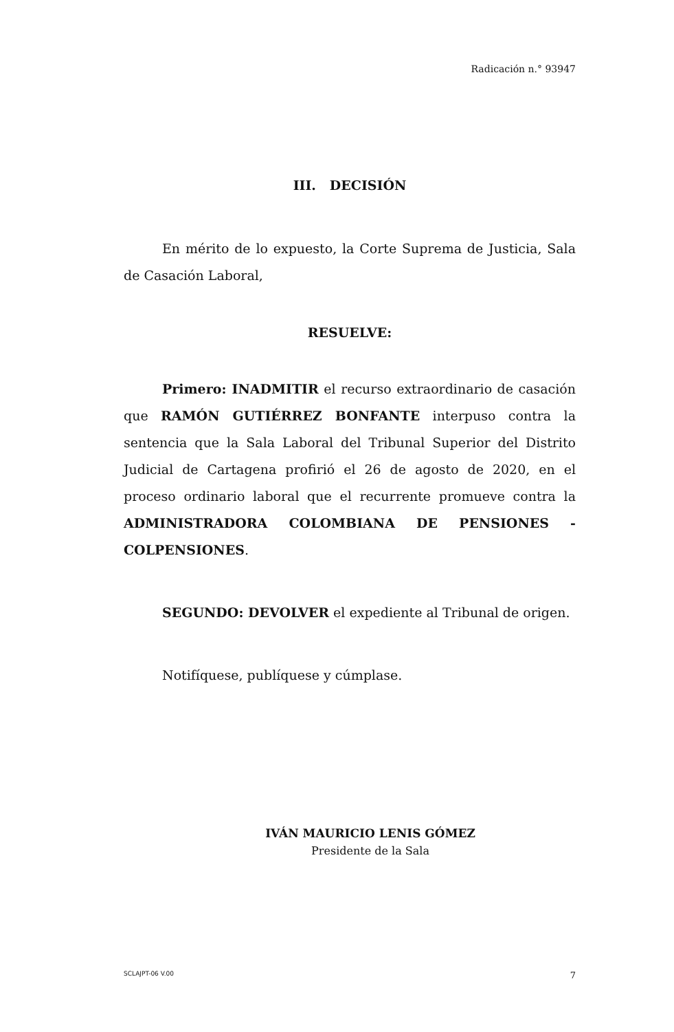Radicación n.° 93947
III. DECISIÓN
En mérito de lo expuesto, la Corte Suprema de Justicia, Sala de Casación Laboral,
RESUELVE:
Primero: INADMITIR el recurso extraordinario de casación que RAMÓN GUTIÉRREZ BONFANTE interpuso contra la sentencia que la Sala Laboral del Tribunal Superior del Distrito Judicial de Cartagena profirió el 26 de agosto de 2020, en el proceso ordinario laboral que el recurrente promueve contra la ADMINISTRADORA COLOMBIANA DE PENSIONES -COLPENSIONES.
SEGUNDO: DEVOLVER el expediente al Tribunal de origen.
Notifíquese, publíquese y cúmplase.
IVÁN MAURICIO LENIS GÓMEZ
Presidente de la Sala
SCLAJPT-06 V.00 7